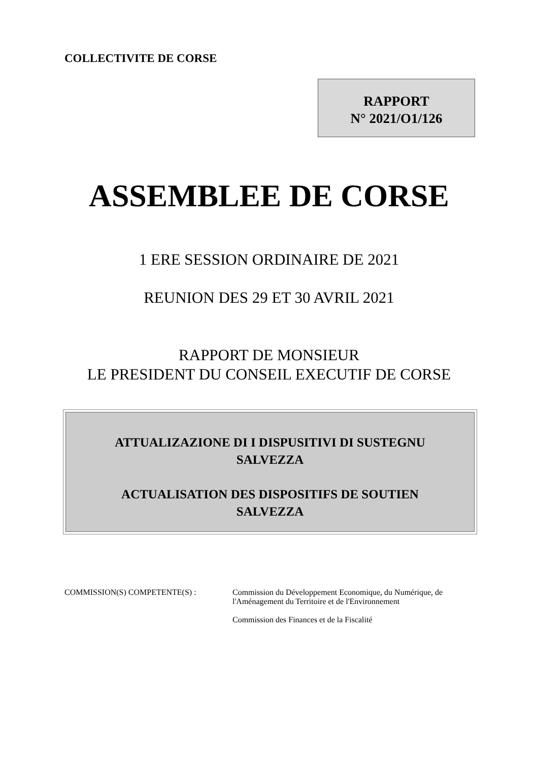COLLECTIVITE DE CORSE
RAPPORT
N° 2021/O1/126
ASSEMBLEE DE CORSE
1 ERE SESSION ORDINAIRE DE 2021
REUNION DES 29 ET 30 AVRIL 2021
RAPPORT DE MONSIEUR
LE PRESIDENT DU CONSEIL EXECUTIF DE CORSE
ATTUALIZAZIONE DI I DISPUSITIVI DI SUSTEGNU
SALVEZZA
ACTUALISATION DES DISPOSITIFS DE SOUTIEN
SALVEZZA
COMMISSION(S) COMPETENTE(S) : Commission du Développement Economique, du Numérique, de
l'Aménagement du Territoire et de l'Environnement
Commission des Finances et de la Fiscalité